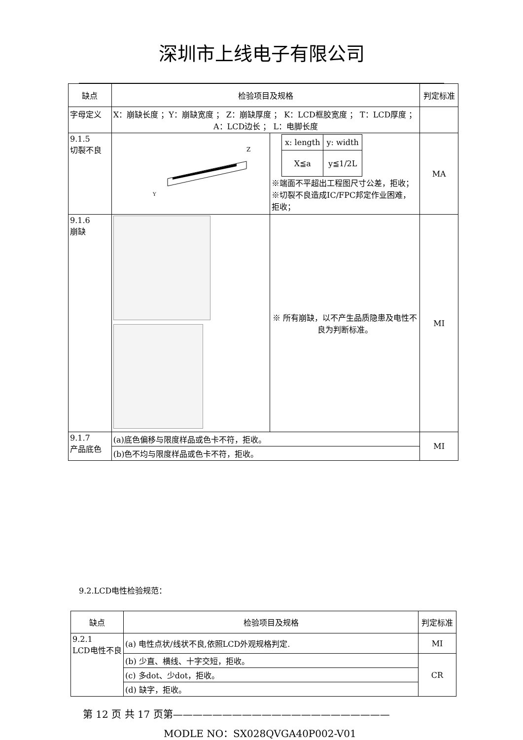深圳市上线电子有限公司
| 缺点 | 检验项目及规格 | | 判定标准 |
| --- | --- | --- | --- |
| 字母定义 | X：崩缺长度 ；Y：崩缺宽度 ； Z：崩缺厚度 ； K：LCD框胶宽度 ； T：LCD厚度 ； A：LCD边长 ； L：电脚长度 | | |
| 9.1.5 切裂不良 | Z Y | / x: length / y: width / / X≦a / y≦1/2L / ※端面不平超出工程图尺寸公差，拒收； ※切裂不良造成IC/FPC邦定作业困难，拒收； | MA |
| 9.1.6 崩缺 | | ※ 所有崩缺，以不产生品质隐患及电性不良为判断标准。 | MI |
| 9.1.7 产品底色 | (a)底色偏移与限度样品或色卡不符，拒收。 | | MI |
| | (b)色不均与限度样品或色卡不符，拒收。 | | |
9.2.LCD电性检验规范：
| 缺点 | 检验项目及规格 | 判定标准 |
| --- | --- | --- |
| 9.2.1 LCD电性不良 | (a) 电性点状/线状不良,依照LCD外观规格判定. | MI |
| | (b) 少直、横线、十字交短，拒收。 | CR |
| | (c) 多dot、少dot，拒收。 | |
| | (d) 缺字，拒收。 | |
第 12 页 共 17 页第——————————————————————
MODLE NO：SX028QVGA40P002-V01